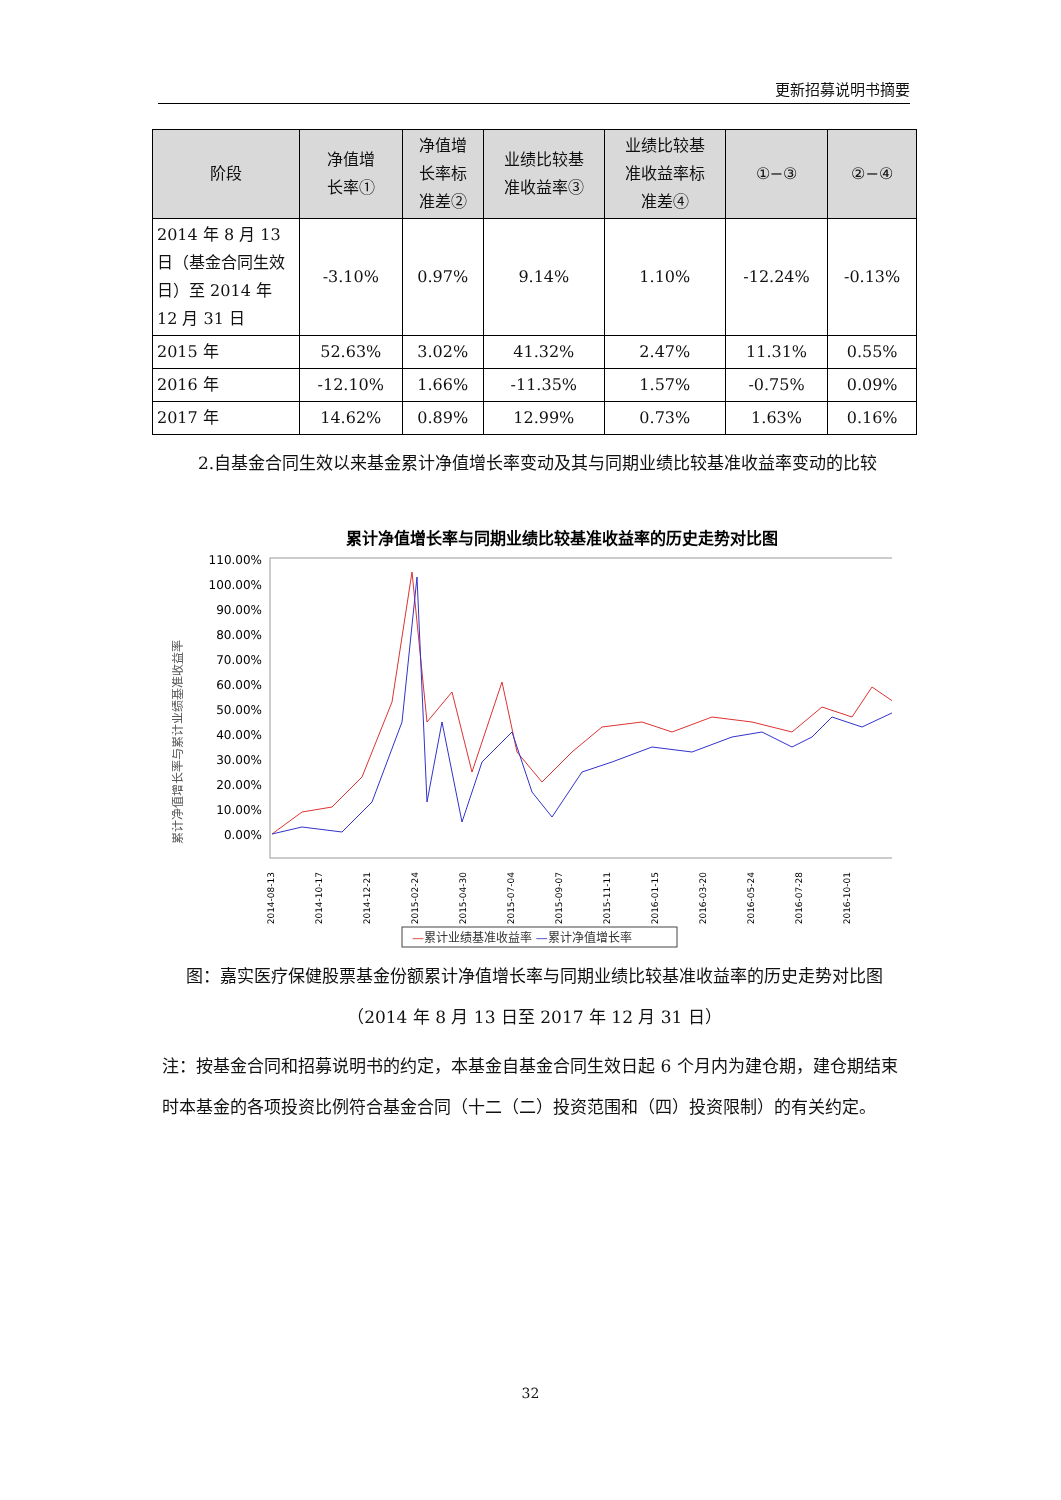更新招募说明书摘要
| 阶段 | 净值增 长率① | 净值增 长率标 准差② | 业绩比较基 准收益率③ | 业绩比较基 准收益率标 准差④ | ①−③ | ②−④ |
| --- | --- | --- | --- | --- | --- | --- |
| 2014 年 8 月 13 日（基金合同生效日）至 2014 年 12 月 31 日 | -3.10% | 0.97% | 9.14% | 1.10% | -12.24% | -0.13% |
| 2015 年 | 52.63% | 3.02% | 41.32% | 2.47% | 11.31% | 0.55% |
| 2016 年 | -12.10% | 1.66% | -11.35% | 1.57% | -0.75% | 0.09% |
| 2017 年 | 14.62% | 0.89% | 12.99% | 0.73% | 1.63% | 0.16% |
2.自基金合同生效以来基金累计净值增长率变动及其与同期业绩比较基准收益率变动的比较
累计净值增长率与同期业绩比较基准收益率的历史走势对比图
110.00%
100.00%
90.00%
80.00%
70.00%
60.00%
50.00%
40.00%
30.00%
20.00%
10.00%
0.00%
累计净值增长率与累计业绩基准收益率
2014-08-13
2014-10-17
2014-12-21
2015-02-24
2015-04-30
2015-07-04
2015-09-07
2015-11-11
2016-01-15
2016-03-20
2016-05-24
2016-07-28
2016-10-01
—累计业绩基准收益率 —累计净值增长率
图：嘉实医疗保健股票基金份额累计净值增长率与同期业绩比较基准收益率的历史走势对比图
（2014 年 8 月 13 日至 2017 年 12 月 31 日）
注：按基金合同和招募说明书的约定，本基金自基金合同生效日起 6 个月内为建仓期，建仓期结束时本基金的各项投资比例符合基金合同（十二（二）投资范围和（四）投资限制）的有关约定。
32